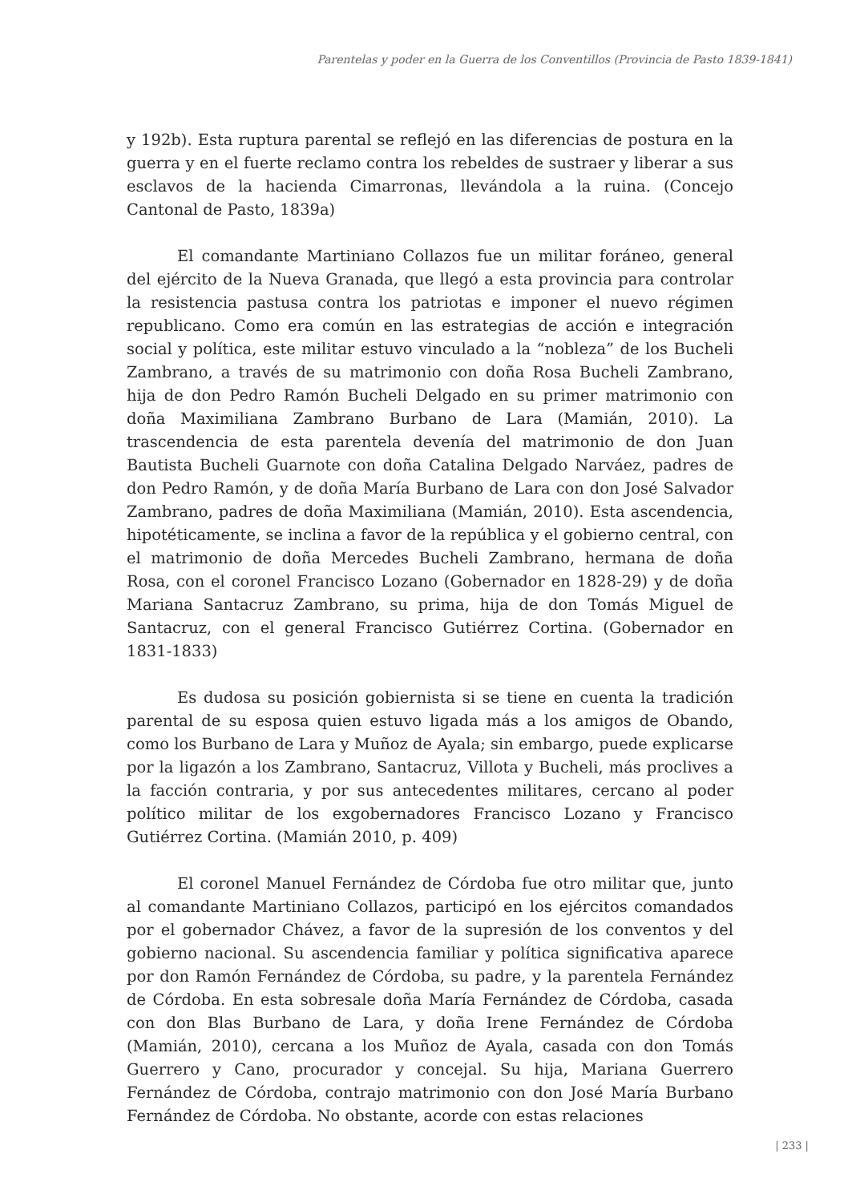Parentelas y poder en la Guerra de los Conventillos (Provincia de Pasto 1839-1841)
y 192b). Esta ruptura parental se reflejó en las diferencias de postura en la guerra y en el fuerte reclamo contra los rebeldes de sustraer y liberar a sus esclavos de la hacienda Cimarronas, llevándola a la ruina. (Concejo Cantonal de Pasto, 1839a)
El comandante Martiniano Collazos fue un militar foráneo, general del ejército de la Nueva Granada, que llegó a esta provincia para controlar la resistencia pastusa contra los patriotas e imponer el nuevo régimen republicano. Como era común en las estrategias de acción e integración social y política, este militar estuvo vinculado a la “nobleza” de los Bucheli Zambrano, a través de su matrimonio con doña Rosa Bucheli Zambrano, hija de don Pedro Ramón Bucheli Delgado en su primer matrimonio con doña Maximiliana Zambrano Burbano de Lara (Mamián, 2010). La trascendencia de esta parentela devenía del matrimonio de don Juan Bautista Bucheli Guarnote con doña Catalina Delgado Narváez, padres de don Pedro Ramón, y de doña María Burbano de Lara con don José Salvador Zambrano, padres de doña Maximiliana (Mamián, 2010). Esta ascendencia, hipotéticamente, se inclina a favor de la república y el gobierno central, con el matrimonio de doña Mercedes Bucheli Zambrano, hermana de doña Rosa, con el coronel Francisco Lozano (Gobernador en 1828-29) y de doña Mariana Santacruz Zambrano, su prima, hija de don Tomás Miguel de Santacruz, con el general Francisco Gutiérrez Cortina. (Gobernador en 1831-1833)
Es dudosa su posición gobiernista si se tiene en cuenta la tradición parental de su esposa quien estuvo ligada más a los amigos de Obando, como los Burbano de Lara y Muñoz de Ayala; sin embargo, puede explicarse por la ligazón a los Zambrano, Santacruz, Villota y Bucheli, más proclives a la facción contraria, y por sus antecedentes militares, cercano al poder político militar de los exgobernadores Francisco Lozano y Francisco Gutiérrez Cortina. (Mamián 2010, p. 409)
El coronel Manuel Fernández de Córdoba fue otro militar que, junto al comandante Martiniano Collazos, participó en los ejércitos comandados por el gobernador Chávez, a favor de la supresión de los conventos y del gobierno nacional. Su ascendencia familiar y política significativa aparece por don Ramón Fernández de Córdoba, su padre, y la parentela Fernández de Córdoba. En esta sobresale doña María Fernández de Córdoba, casada con don Blas Burbano de Lara, y doña Irene Fernández de Córdoba (Mamián, 2010), cercana a los Muñoz de Ayala, casada con don Tomás Guerrero y Cano, procurador y concejal. Su hija, Mariana Guerrero Fernández de Córdoba, contrajo matrimonio con don José María Burbano Fernández de Córdoba. No obstante, acorde con estas relaciones
| 233 |